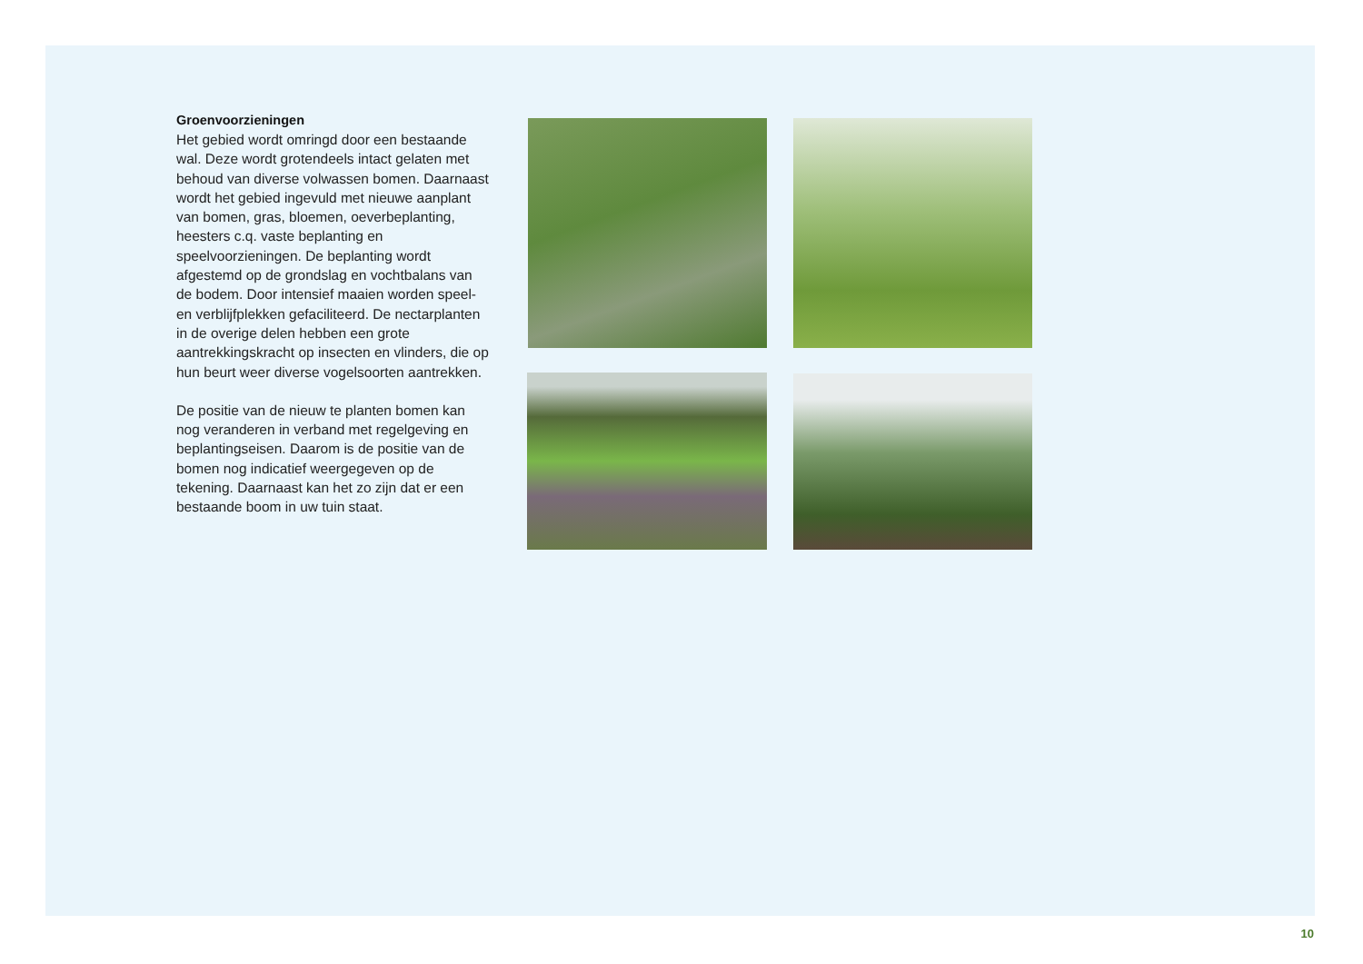Groenvoorzieningen
Het gebied wordt omringd door een bestaande wal. Deze wordt grotendeels intact gelaten met behoud van diverse volwassen bomen. Daarnaast wordt het gebied ingevuld met nieuwe aanplant van bomen, gras, bloemen, oeverbeplanting, heesters c.q. vaste beplanting en speelvoorzieningen. De beplanting wordt afgestemd op de grondslag en vochtbalans van de bodem. Door intensief maaien worden speel- en verblijfplekken gefaciliteerd. De nectarplanten in de overige delen hebben een grote aantrekkingskracht op insecten en vlinders, die op hun beurt weer diverse vogelsoorten aantrekken.
De positie van de nieuw te planten bomen kan nog veranderen in verband met regelgeving en beplantingseisen. Daarom is de positie van de bomen nog indicatief weergegeven op de tekening. Daarnaast kan het zo zijn dat er een bestaande boom in uw tuin staat.
10